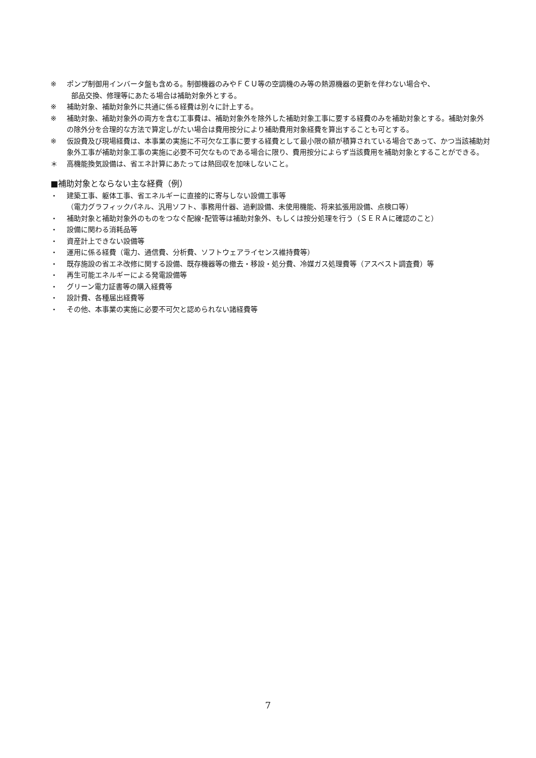※ ポンプ制御用インバータ盤も含める。制御機器のみやＦＣＵ等の空調機のみ等の熱源機器の更新を伴わない場合や、
部品交換、修理等にあたる場合は補助対象外とする。
※ 補助対象、補助対象外に共通に係る経費は別々に計上する。
※ 補助対象、補助対象外の両方を含む工事費は、補助対象外を除外した補助対象工事に要する経費のみを補助対象とする。補助対象外の除外分を合理的な方法で算定しがたい場合は費用按分により補助費用対象経費を算出することも可とする。
※ 仮設費及び現場経費は、本事業の実施に不可欠な工事に要する経費として最小限の額が積算されている場合であって、かつ当該補助対象外工事が補助対象工事の実施に必要不可欠なものである場合に限り、費用按分によらず当該費用を補助対象とすることができる。
＊ 高機能換気設備は、省エネ計算にあたっては熱回収を加味しないこと。
■補助対象とならない主な経費（例）
・ 建築工事、躯体工事、省エネルギーに直接的に寄与しない設備工事等
（電力グラフィックパネル、汎用ソフト、事務用什器、過剰設備、未使用機能、将来拡張用設備、点検口等）
・ 補助対象と補助対象外のものをつなぐ配線･配管等は補助対象外、もしくは按分処理を行う（ＳＥＲＡに確認のこと）
・ 設備に関わる消耗品等
・ 資産計上できない設備等
・ 運用に係る経費（電力、通信費、分析費、ソフトウェアライセンス維持費等）
・ 既存施設の省エネ改修に関する設備、既存機器等の撤去・移設・処分費、冷媒ガス処理費等（アスベスト調査費）等
・ 再生可能エネルギーによる発電設備等
・ グリーン電力証書等の購入経費等
・ 設計費、各種届出経費等
・ その他、本事業の実施に必要不可欠と認められない諸経費等
7